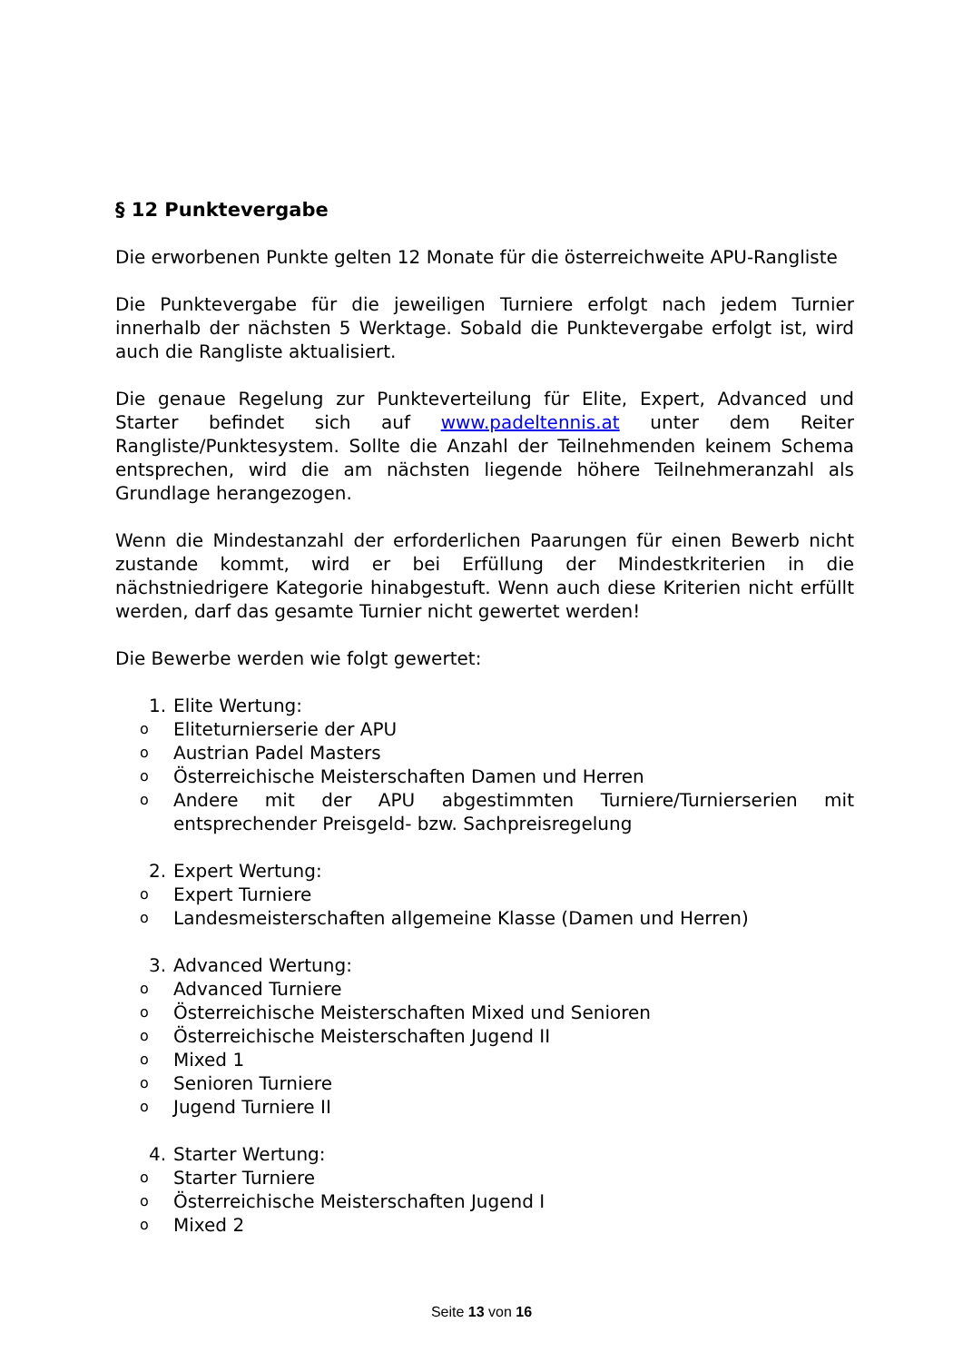§ 12 Punktevergabe
Die erworbenen Punkte gelten 12 Monate für die österreichweite APU-Rangliste
Die Punktevergabe für die jeweiligen Turniere erfolgt nach jedem Turnier innerhalb der nächsten 5 Werktage. Sobald die Punktevergabe erfolgt ist, wird auch die Rangliste aktualisiert.
Die genaue Regelung zur Punkteverteilung für Elite, Expert, Advanced und Starter befindet sich auf www.padeltennis.at unter dem Reiter Rangliste/Punktesystem. Sollte die Anzahl der Teilnehmenden keinem Schema entsprechen, wird die am nächsten liegende höhere Teilnehmeranzahl als Grundlage herangezogen.
Wenn die Mindestanzahl der erforderlichen Paarungen für einen Bewerb nicht zustande kommt, wird er bei Erfüllung der Mindestkriterien in die nächstniedrigere Kategorie hinabgestuft. Wenn auch diese Kriterien nicht erfüllt werden, darf das gesamte Turnier nicht gewertet werden!
Die Bewerbe werden wie folgt gewertet:
1. Elite Wertung:
o Eliteturnierserie der APU
o Austrian Padel Masters
o Österreichische Meisterschaften Damen und Herren
o Andere mit der APU abgestimmten Turniere/Turnierserien mit entsprechender Preisgeld- bzw. Sachpreisregelung
2. Expert Wertung:
o Expert Turniere
o Landesmeisterschaften allgemeine Klasse (Damen und Herren)
3. Advanced Wertung:
o Advanced Turniere
o Österreichische Meisterschaften Mixed und Senioren
o Österreichische Meisterschaften Jugend II
o Mixed 1
o Senioren Turniere
o Jugend Turniere II
4. Starter Wertung:
o Starter Turniere
o Österreichische Meisterschaften Jugend I
o Mixed 2
Seite 13 von 16